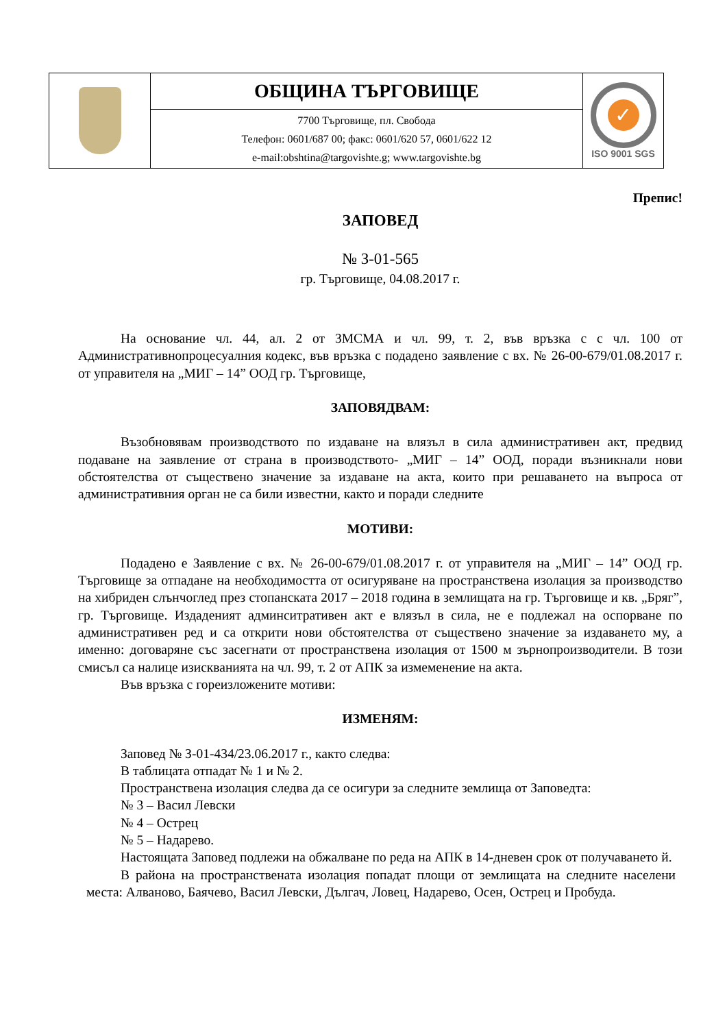| | ОБЩИНА ТЪРГОВИЩЕ | ✓ ISO 9001 SGS |
| | 7700 Търговище, пл. Свобода Телефон: 0601/687 00; факс: 0601/620 57, 0601/622 12 e-mail:obshtina@targovishte.g; www.targovishte.bg | |
Препис!
ЗАПОВЕД
№ З-01-565
гр. Търговище, 04.08.2017 г.
На основание чл. 44, ал. 2 от ЗМСМА и чл. 99, т. 2, във връзка с с чл. 100 от Административнопроцесуалния кодекс, във връзка с подадено заявление с вх. № 26-00-679/01.08.2017 г. от управителя на „МИГ – 14” ООД гр. Търговище,
ЗАПОВЯДВАМ:
Възобновявам производството по издаване на влязъл в сила административен акт, предвид подаване на заявление от страна в производството- „МИГ – 14” ООД, поради възникнали нови обстоятелства от съществено значение за издаване на акта, които при решаването на въпроса от административния орган не са били известни, както и поради следните
МОТИВИ:
Подадено е Заявление с вх. № 26-00-679/01.08.2017 г. от управителя на „МИГ – 14” ООД гр. Търговище за отпадане на необходимостта от осигуряване на пространствена изолация за производство на хибриден слънчоглед през стопанската 2017 – 2018 година в землищата на гр. Търговище и кв. „Бряг”, гр. Търговище. Издаденият админситративен акт е влязъл в сила, не е подлежал на оспорване по административен ред и са открити нови обстоятелства от съществено значение за издаването му, а именно: договаряне със засегнати от пространствена изолация от 1500 м зърнопроизводители. В този смисъл са налице изискванията на чл. 99, т. 2 от АПК за измеменение на акта.
Във връзка с гореизложените мотиви:
ИЗМЕНЯМ:
Заповед № З-01-434/23.06.2017 г., както следва:
В таблицата отпадат № 1 и № 2.
Пространствена изолация следва да се осигури за следните землища от Заповедта:
№ 3 – Васил Левски
№ 4 – Острец
№ 5 – Надарево.
Настоящата Заповед подлежи на обжалване по реда на АПК в 14-дневен срок от получаването й.
В района на пространствената изолация попадат площи от землищата на следните населени места: Алваново, Баячево, Васил Левски, Дългач, Ловец, Надарево, Осен, Острец и Пробуда.